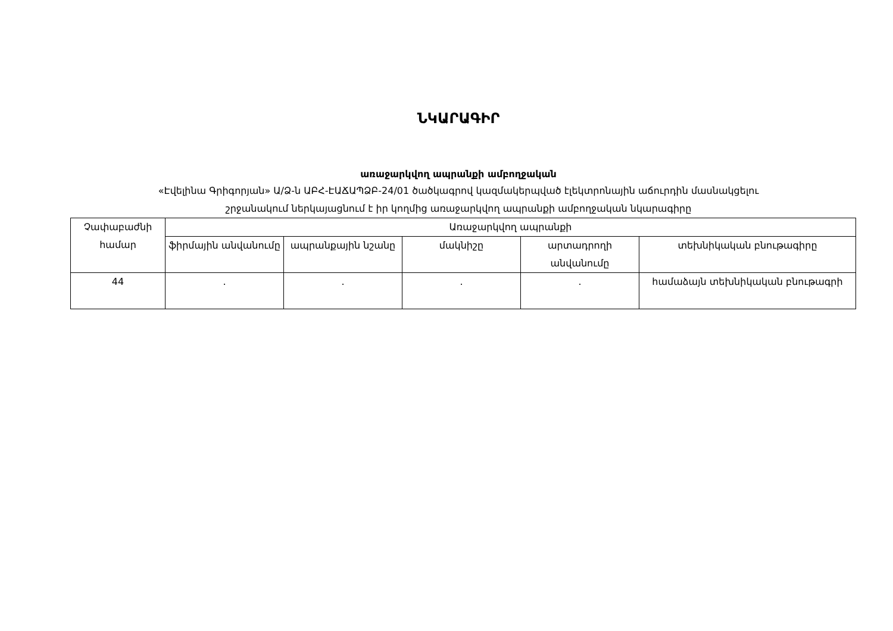ՆԿԱՐԱԳԻՐ
առաջարկվող ապրանքի ամբողջական
«Էվելինա Գրիգորյան» Ա/Ձ-ն ԱԲՀ-ԷԱՃԱՊՁԲ-24/01 ծածկագրով կազմակերպված էլեկտրոնային աճուրդին մասնակցելու
շրջանակում ներկայացնում է իր կողմից առաջարկվող ապրանքի ամբողջական նկարագիրը
| Չափաբաժնի համար | Առաջարկվող ապրանքի | | | | |
| --- | --- | --- | --- | --- | --- |
| | ֆիրմային անվանումը | ապրանքային նշանը | մակնիշը | արտադրողի անվանումը | տեխնիկական բնութագիրը |
| 44 | . | . | . | . | համաձայն տեխնիկական բնութագրի |